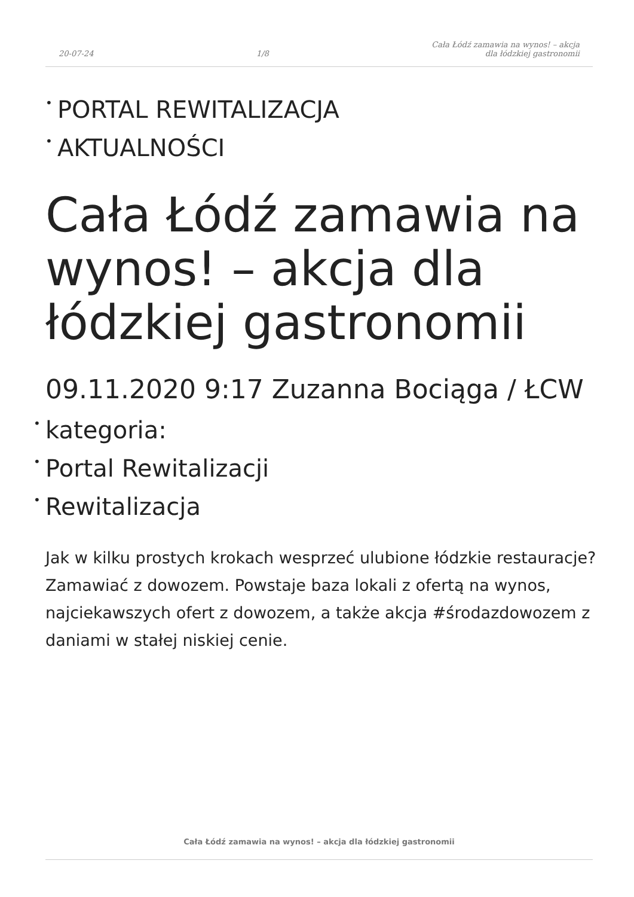20-07-24 1/8 Cała Łódź zamawia na wynos! – akcja
dla łódzkiej gastronomii
• PORTAL REWITALIZACJA
• AKTUALNOŚCI
Cała Łódź zamawia na wynos! – akcja dla łódzkiej gastronomii
09.11.2020 9:17 Zuzanna Bociąga / ŁCW
• kategoria:
• Portal Rewitalizacji
• Rewitalizacja
Jak w kilku prostych krokach wesprzeć ulubione łódzkie restauracje? Zamawiać z dowozem. Powstaje baza lokali z ofertą na wynos, najciekawszych ofert z dowozem, a także akcja #środazdowozem z daniami w stałej niskiej cenie.
Cała Łódź zamawia na wynos! – akcja dla łódzkiej gastronomii